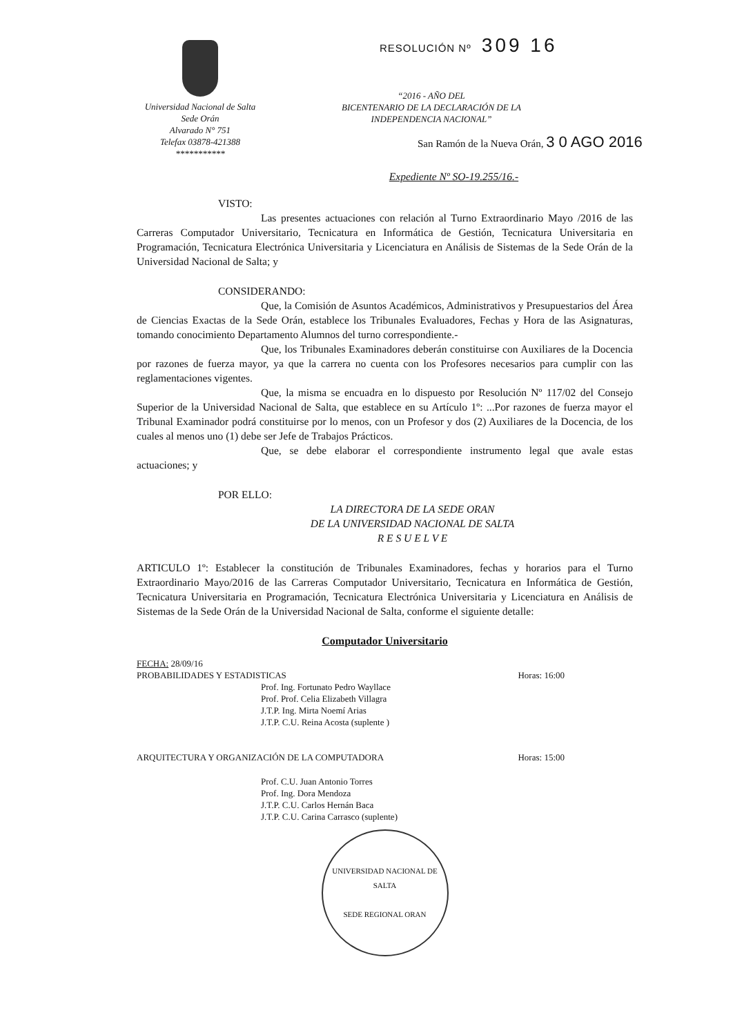Universidad Nacional de Salta
Sede Orán
Alvarado N° 751
Telefax 03878-421388
***********
RESOLUCIÓN Nº 309 16
“2016 - AÑO DEL
BICENTENARIO DE LA DECLARACIÓN DE LA
INDEPENDENCIA NACIONAL”
San Ramón de la Nueva Orán, 3 0 AGO 2016
Expediente Nº SO-19.255/16.-
VISTO:
Las presentes actuaciones con relación al Turno Extraordinario Mayo /2016 de las Carreras Computador Universitario, Tecnicatura en Informática de Gestión, Tecnicatura Universitaria en Programación, Tecnicatura Electrónica Universitaria y Licenciatura en Análisis de Sistemas de la Sede Orán de la Universidad Nacional de Salta; y
CONSIDERANDO:
Que, la Comisión de Asuntos Académicos, Administrativos y Presupuestarios del Área de Ciencias Exactas de la Sede Orán, establece los Tribunales Evaluadores, Fechas y Hora de las Asignaturas, tomando conocimiento Departamento Alumnos del turno correspondiente.-
Que, los Tribunales Examinadores deberán constituirse con Auxiliares de la Docencia por razones de fuerza mayor, ya que la carrera no cuenta con los Profesores necesarios para cumplir con las reglamentaciones vigentes.
Que, la misma se encuadra en lo dispuesto por Resolución Nº 117/02 del Consejo Superior de la Universidad Nacional de Salta, que establece en su Artículo 1º: ...Por razones de fuerza mayor el Tribunal Examinador podrá constituirse por lo menos, con un Profesor y dos (2) Auxiliares de la Docencia, de los cuales al menos uno (1) debe ser Jefe de Trabajos Prácticos.
Que, se debe elaborar el correspondiente instrumento legal que avale estas actuaciones; y
POR ELLO:
LA DIRECTORA DE LA SEDE ORAN
DE LA UNIVERSIDAD NACIONAL DE SALTA
R E S U E L V E
ARTICULO 1º: Establecer la constitución de Tribunales Examinadores, fechas y horarios para el Turno Extraordinario Mayo/2016 de las Carreras Computador Universitario, Tecnicatura en Informática de Gestión, Tecnicatura Universitaria en Programación, Tecnicatura Electrónica Universitaria y Licenciatura en Análisis de Sistemas de la Sede Orán de la Universidad Nacional de Salta, conforme el siguiente detalle:
Computador Universitario
FECHA: 28/09/16
PROBABILIDADES Y ESTADISTICAS Horas: 16:00
Prof. Ing. Fortunato Pedro Wayllace
Prof. Prof. Celia Elizabeth Villagra
J.T.P. Ing. Mirta Noemí Arias
J.T.P. C.U. Reina Acosta (suplente )
ARQUITECTURA Y ORGANIZACIÓN DE LA COMPUTADORA Horas: 15:00
Prof. C.U. Juan Antonio Torres
Prof. Ing. Dora Mendoza
J.T.P. C.U. Carlos Hernán Baca
J.T.P. C.U. Carina Carrasco (suplente)
UNIVERSIDAD NACIONAL DE SALTA
SEDE REGIONAL ORAN